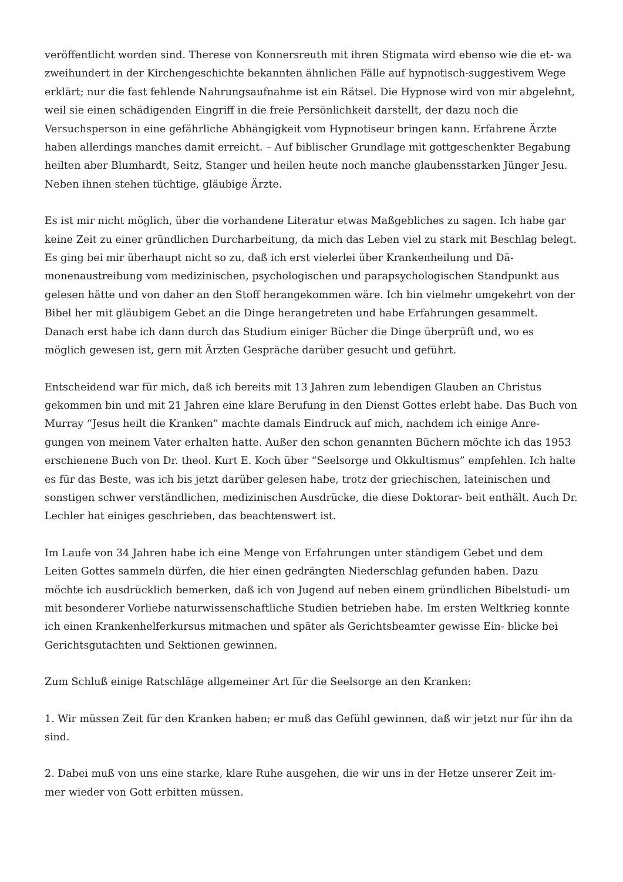veröffentlicht worden sind. Therese von Konnersreuth mit ihren Stigmata wird ebenso wie die et- wa zweihundert in der Kirchengeschichte bekannten ähnlichen Fälle auf hypnotisch-suggestivem Wege erklärt; nur die fast fehlende Nahrungsaufnahme ist ein Rätsel. Die Hypnose wird von mir abgelehnt, weil sie einen schädigenden Eingriff in die freie Persönlichkeit darstellt, der dazu noch die Versuchsperson in eine gefährliche Abhängigkeit vom Hypnotiseur bringen kann. Erfahrene Ärzte haben allerdings manches damit erreicht. – Auf biblischer Grundlage mit gottgeschenkter Begabung heilten aber Blumhardt, Seitz, Stanger und heilen heute noch manche glaubensstarken Jünger Jesu. Neben ihnen stehen tüchtige, gläubige Ärzte.
Es ist mir nicht möglich, über die vorhandene Literatur etwas Maßgebliches zu sagen. Ich habe gar keine Zeit zu einer gründlichen Durcharbeitung, da mich das Leben viel zu stark mit Beschlag belegt. Es ging bei mir überhaupt nicht so zu, daß ich erst vielerlei über Krankenheilung und Dä- monenaustreibung vom medizinischen, psychologischen und parapsychologischen Standpunkt aus gelesen hätte und von daher an den Stoff herangekommen wäre. Ich bin vielmehr umgekehrt von der Bibel her mit gläubigem Gebet an die Dinge herangetreten und habe Erfahrungen gesammelt. Danach erst habe ich dann durch das Studium einiger Bücher die Dinge überprüft und, wo es möglich gewesen ist, gern mit Ärzten Gespräche darüber gesucht und geführt.
Entscheidend war für mich, daß ich bereits mit 13 Jahren zum lebendigen Glauben an Christus gekommen bin und mit 21 Jahren eine klare Berufung in den Dienst Gottes erlebt habe. Das Buch von Murray “Jesus heilt die Kranken” machte damals Eindruck auf mich, nachdem ich einige Anre- gungen von meinem Vater erhalten hatte. Außer den schon genannten Büchern möchte ich das 1953 erschienene Buch von Dr. theol. Kurt E. Koch über “Seelsorge und Okkultismus” empfehlen. Ich halte es für das Beste, was ich bis jetzt darüber gelesen habe, trotz der griechischen, lateinischen und sonstigen schwer verständlichen, medizinischen Ausdrücke, die diese Doktorar- beit enthält. Auch Dr. Lechler hat einiges geschrieben, das beachtenswert ist.
Im Laufe von 34 Jahren habe ich eine Menge von Erfahrungen unter ständigem Gebet und dem Leiten Gottes sammeln dürfen, die hier einen gedrängten Niederschlag gefunden haben. Dazu möchte ich ausdrücklich bemerken, daß ich von Jugend auf neben einem gründlichen Bibelstudi- um mit besonderer Vorliebe naturwissenschaftliche Studien betrieben habe. Im ersten Weltkrieg konnte ich einen Krankenhelferkursus mitmachen und später als Gerichtsbeamter gewisse Ein- blicke bei Gerichtsgutachten und Sektionen gewinnen.
Zum Schluß einige Ratschläge allgemeiner Art für die Seelsorge an den Kranken:
1. Wir müssen Zeit für den Kranken haben; er muß das Gefühl gewinnen, daß wir jetzt nur für ihn da sind.
2. Dabei muß von uns eine starke, klare Ruhe ausgehen, die wir uns in der Hetze unserer Zeit im- mer wieder von Gott erbitten müssen.